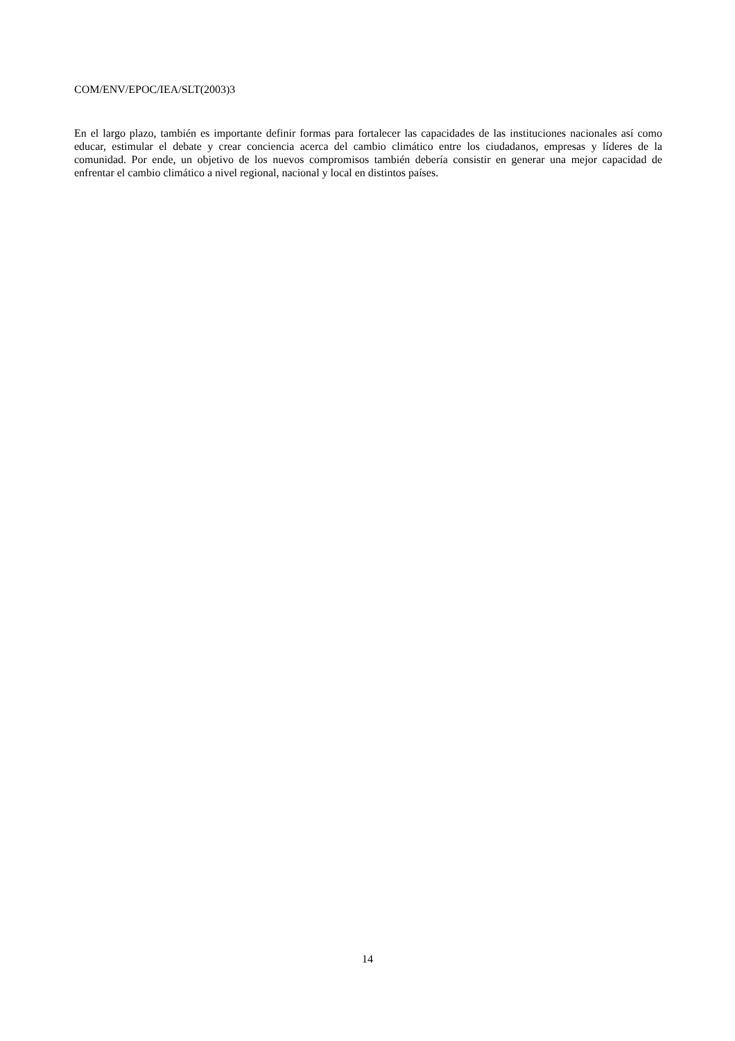COM/ENV/EPOC/IEA/SLT(2003)3
En el largo plazo, también es importante definir formas para fortalecer las capacidades de las instituciones nacionales así como educar, estimular el debate y crear conciencia acerca del cambio climático entre los ciudadanos, empresas y líderes de la comunidad. Por ende, un objetivo de los nuevos compromisos también debería consistir en generar una mejor capacidad de enfrentar el cambio climático a nivel regional, nacional y local en distintos países.
14